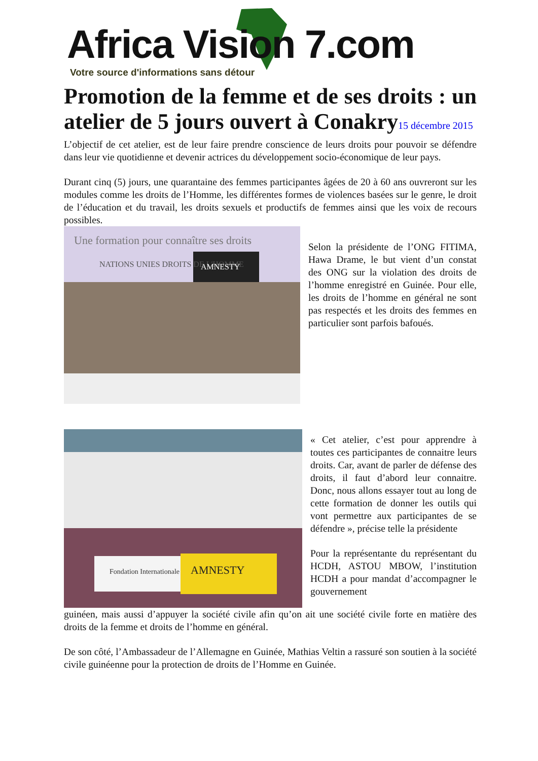Africa Vision 7.com
Votre source d'informations sans détour
Promotion de la femme et de ses droits : un atelier de 5 jours ouvert à Conakry15 décembre 2015
L’objectif de cet atelier, est de leur faire prendre conscience de leurs droits pour pouvoir se défendre dans leur vie quotidienne et devenir actrices du développement socio-économique de leur pays.
Durant cinq (5) jours, une quarantaine des femmes participantes âgées de 20 à 60 ans ouvreront sur les modules comme les droits de l’Homme, les différentes formes de violences basées sur le genre, le droit de l’éducation et du travail, les droits sexuels et productifs de femmes ainsi que les voix de recours possibles.
Une formation pour connaître ses droits
NATIONS UNIES DROITS DE L'HOMME
AMNESTY
Selon la présidente de l’ONG FITIMA, Hawa Drame, le but vient d’un constat des ONG sur la violation des droits de l’homme enregistré en Guinée. Pour elle, les droits de l’homme en général ne sont pas respectés et les droits des femmes en particulier sont parfois bafoués.
AMNESTY
Fondation Internationale
« Cet atelier, c’est pour apprendre à toutes ces participantes de connaitre leurs droits. Car, avant de parler de défense des droits, il faut d’abord leur connaitre. Donc, nous allons essayer tout au long de cette formation de donner les outils qui vont permettre aux participantes de se défendre », précise telle la présidente
Pour la représentante du représentant du HCDH, ASTOU MBOW, l’institution HCDH a pour mandat d’accompagner le gouvernement
guinéen, mais aussi d’appuyer la société civile afin qu’on ait une société civile forte en matière des droits de la femme et droits de l’homme en général.
De son côté, l’Ambassadeur de l’Allemagne en Guinée, Mathias Veltin a rassuré son soutien à la société civile guinéenne pour la protection de droits de l’Homme en Guinée.